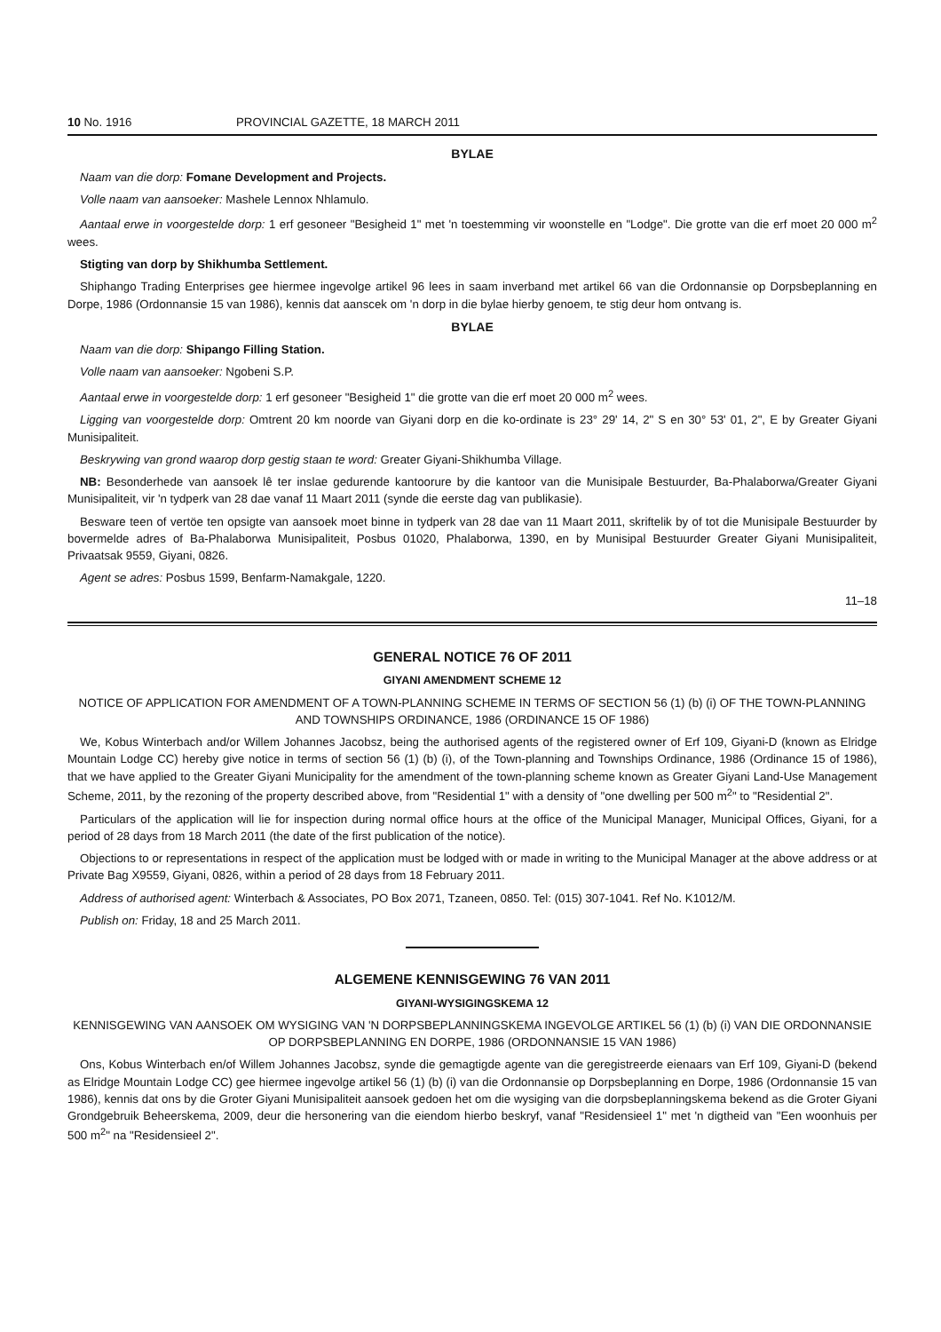10 No. 1916 PROVINCIAL GAZETTE, 18 MARCH 2011
BYLAE
Naam van die dorp: Fomane Development and Projects.
Volle naam van aansoeker: Mashele Lennox Nhlamulo.
Aantaal erwe in voorgestelde dorp: 1 erf gesoneer "Besigheid 1" met 'n toestemming vir woonstelle en "Lodge". Die grotte van die erf moet 20 000 m<sup>2</sup> wees.
Stigting van dorp by Shikhumba Settlement.
Shiphango Trading Enterprises gee hiermee ingevolge artikel 96 lees in saam inverband met artikel 66 van die Ordonnansie op Dorpsbeplanning en Dorpe, 1986 (Ordonnansie 15 van 1986), kennis dat aanscek om 'n dorp in die bylae hierby genoem, te stig deur hom ontvang is.
BYLAE
Naam van die dorp: Shipango Filling Station.
Volle naam van aansoeker: Ngobeni S.P.
Aantaal erwe in voorgestelde dorp: 1 erf gesoneer "Besigheid 1" die grotte van die erf moet 20 000 m<sup>2</sup> wees.
Ligging van voorgestelde dorp: Omtrent 20 km noorde van Giyani dorp en die ko-ordinate is 23° 29' 14, 2" S en 30° 53' 01, 2", E by Greater Giyani Munisipaliteit.
Beskrywing van grond waarop dorp gestig staan te word: Greater Giyani-Shikhumba Village.
NB: Besonderhede van aansoek lê ter inslae gedurende kantoorure by die kantoor van die Munisipale Bestuurder, Ba-Phalaborwa/Greater Giyani Munisipaliteit, vir 'n tydperk van 28 dae vanaf 11 Maart 2011 (synde die eerste dag van publikasie).
Besware teen of vertöe ten opsigte van aansoek moet binne in tydperk van 28 dae van 11 Maart 2011, skriftelik by of tot die Munisipale Bestuurder by bovermelde adres of Ba-Phalaborwa Munisipaliteit, Posbus 01020, Phalaborwa, 1390, en by Munisipal Bestuurder Greater Giyani Munisipaliteit, Privaatsak 9559, Giyani, 0826.
Agent se adres: Posbus 1599, Benfarm-Namakgale, 1220.
11–18
GENERAL NOTICE 76 OF 2011
GIYANI AMENDMENT SCHEME 12
NOTICE OF APPLICATION FOR AMENDMENT OF A TOWN-PLANNING SCHEME IN TERMS OF SECTION 56 (1) (b) (i) OF THE TOWN-PLANNING AND TOWNSHIPS ORDINANCE, 1986 (ORDINANCE 15 OF 1986)
We, Kobus Winterbach and/or Willem Johannes Jacobsz, being the authorised agents of the registered owner of Erf 109, Giyani-D (known as Elridge Mountain Lodge CC) hereby give notice in terms of section 56 (1) (b) (i), of the Town-planning and Townships Ordinance, 1986 (Ordinance 15 of 1986), that we have applied to the Greater Giyani Municipality for the amendment of the town-planning scheme known as Greater Giyani Land-Use Management Scheme, 2011, by the rezoning of the property described above, from "Residential 1" with a density of "one dwelling per 500 m<sup>2</sup>" to "Residential 2".
Particulars of the application will lie for inspection during normal office hours at the office of the Municipal Manager, Municipal Offices, Giyani, for a period of 28 days from 18 March 2011 (the date of the first publication of the notice).
Objections to or representations in respect of the application must be lodged with or made in writing to the Municipal Manager at the above address or at Private Bag X9559, Giyani, 0826, within a period of 28 days from 18 February 2011.
Address of authorised agent: Winterbach & Associates, PO Box 2071, Tzaneen, 0850. Tel: (015) 307-1041. Ref No. K1012/M.
Publish on: Friday, 18 and 25 March 2011.
ALGEMENE KENNISGEWING 76 VAN 2011
GIYANI-WYSIGINGSKEMA 12
KENNISGEWING VAN AANSOEK OM WYSIGING VAN 'N DORPSBEPLANNINGSKEMA INGEVOLGE ARTIKEL 56 (1) (b) (i) VAN DIE ORDONNANSIE OP DORPSBEPLANNING EN DORPE, 1986 (ORDONNANSIE 15 VAN 1986)
Ons, Kobus Winterbach en/of Willem Johannes Jacobsz, synde die gemagtigde agente van die geregistreerde eienaars van Erf 109, Giyani-D (bekend as Elridge Mountain Lodge CC) gee hiermee ingevolge artikel 56 (1) (b) (i) van die Ordonnansie op Dorpsbeplanning en Dorpe, 1986 (Ordonnansie 15 van 1986), kennis dat ons by die Groter Giyani Munisipaliteit aansoek gedoen het om die wysiging van die dorpsbeplanningskema bekend as die Groter Giyani Grondgebruik Beheerskema, 2009, deur die hersonering van die eiendom hierbo beskryf, vanaf "Residensieel 1" met 'n digtheid van "Een woonhuis per 500 m<sup>2</sup>" na "Residensieel 2".